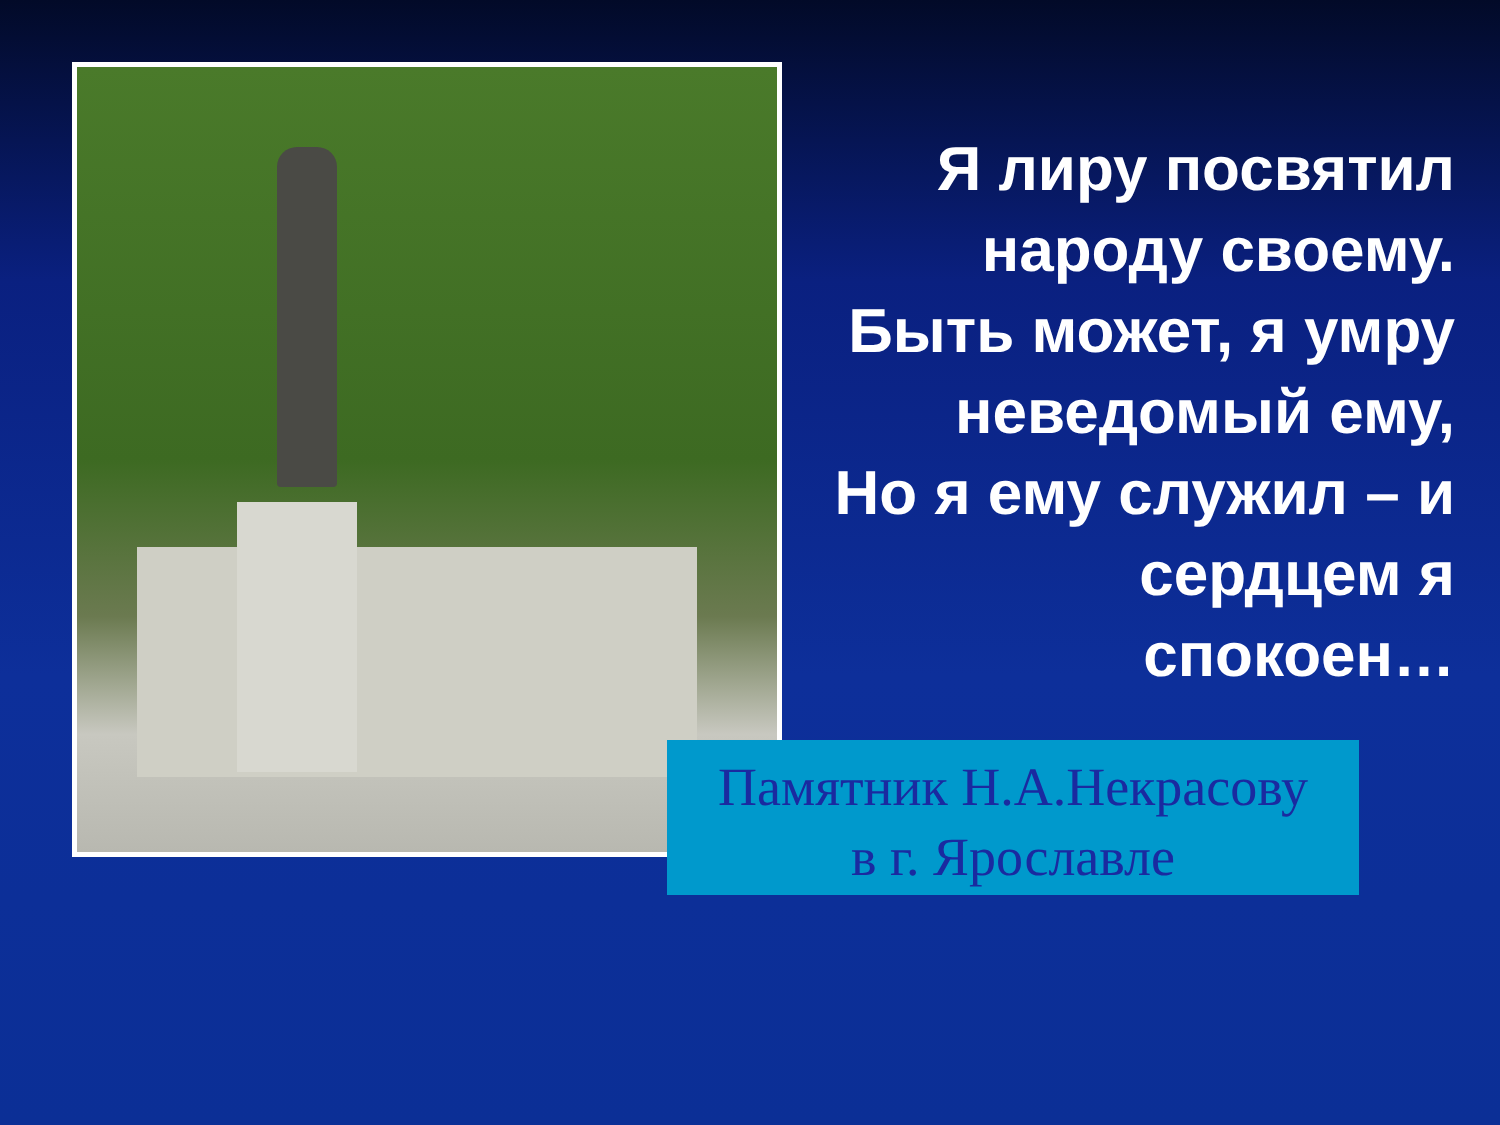Я лиру посвятил
народу своему.
Быть может, я умру
неведомый ему,
Но я ему служил – и
сердцем я
спокоен…
Памятник Н.А.Некрасову
в г. Ярославле